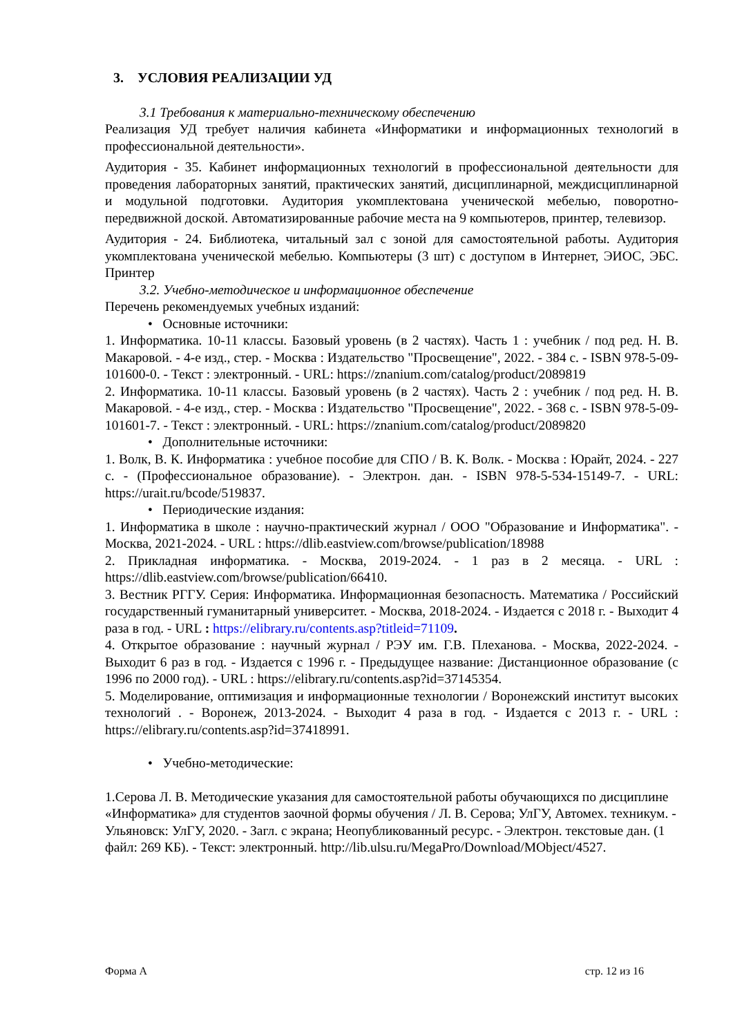3. УСЛОВИЯ РЕАЛИЗАЦИИ УД
3.1 Требования к материально-техническому обеспечению
Реализация УД требует наличия кабинета «Информатики и информационных технологий в профессиональной деятельности».
Аудитория - 35. Кабинет информационных технологий в профессиональной деятельности для проведения лабораторных занятий, практических занятий, дисциплинарной, междисциплинарной и модульной подготовки. Аудитория укомплектована ученической мебелью, поворотно-передвижной доской. Автоматизированные рабочие места на 9 компьютеров, принтер, телевизор.
Аудитория - 24. Библиотека, читальный зал с зоной для самостоятельной работы. Аудитория укомплектована ученической мебелью. Компьютеры (3 шт) с доступом в Интернет, ЭИОС, ЭБС. Принтер
3.2. Учебно-методическое и информационное обеспечение
Перечень рекомендуемых учебных изданий:
• Основные источники:
1. Информатика. 10-11 классы. Базовый уровень (в 2 частях). Часть 1 : учебник / под ред. Н. В. Макаровой. - 4-е изд., стер. - Москва : Издательство "Просвещение", 2022. - 384 с. - ISBN 978-5-09-101600-0. - Текст : электронный. - URL: https://znanium.com/catalog/product/2089819
2. Информатика. 10-11 классы. Базовый уровень (в 2 частях). Часть 2 : учебник / под ред. Н. В. Макаровой. - 4-е изд., стер. - Москва : Издательство "Просвещение", 2022. - 368 с. - ISBN 978-5-09-101601-7. - Текст : электронный. - URL: https://znanium.com/catalog/product/2089820
• Дополнительные источники:
1. Волк, В. К. Информатика : учебное пособие для СПО / В. К. Волк. - Москва : Юрайт, 2024. - 227 с. - (Профессиональное образование). - Электрон. дан. - ISBN 978-5-534-15149-7. - URL: https://urait.ru/bcode/519837.
• Периодические издания:
1. Информатика в школе : научно-практический журнал / ООО "Образование и Информатика". - Москва, 2021-2024. - URL : https://dlib.eastview.com/browse/publication/18988
2. Прикладная информатика. - Москва, 2019-2024. - 1 раз в 2 месяца. - URL : https://dlib.eastview.com/browse/publication/66410.
3. Вестник РГГУ. Серия: Информатика. Информационная безопасность. Математика / Российский государственный гуманитарный университет. - Москва, 2018-2024. - Издается с 2018 г. - Выходит 4 раза в год. - URL : https://elibrary.ru/contents.asp?titleid=71109.
4. Открытое образование : научный журнал / РЭУ им. Г.В. Плеханова. - Москва, 2022-2024. - Выходит 6 раз в год. - Издается с 1996 г. - Предыдущее название: Дистанционное образование (с 1996 по 2000 год). - URL : https://elibrary.ru/contents.asp?id=37145354.
5. Моделирование, оптимизация и информационные технологии / Воронежский институт высоких технологий . - Воронеж, 2013-2024. - Выходит 4 раза в год. - Издается с 2013 г. - URL : https://elibrary.ru/contents.asp?id=37418991.
• Учебно-методические:
1.Серова Л. В. Методические указания для самостоятельной работы обучающихся по дисциплине «Информатика» для студентов заочной формы обучения / Л. В. Серова; УлГУ, Автомех. техникум. - Ульяновск: УлГУ, 2020. - Загл. с экрана; Неопубликованный ресурс. - Электрон. текстовые дан. (1 файл: 269 КБ). - Текст: электронный. http://lib.ulsu.ru/MegaPro/Download/MObject/4527.
Форма А стр. 12 из 16